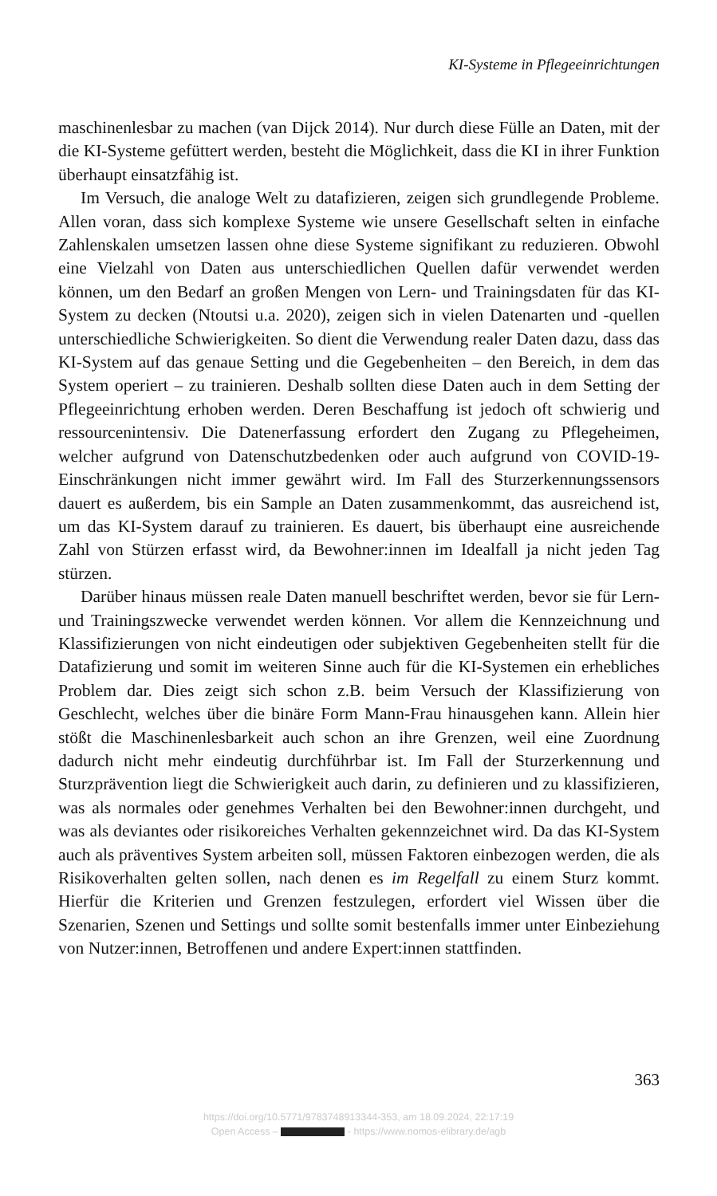KI-Systeme in Pflegeeinrichtungen
maschinenlesbar zu machen (van Dijck 2014). Nur durch diese Fülle an Daten, mit der die KI-Systeme gefüttert werden, besteht die Möglichkeit, dass die KI in ihrer Funktion überhaupt einsatzfähig ist.
Im Versuch, die analoge Welt zu datafizieren, zeigen sich grundlegende Probleme. Allen voran, dass sich komplexe Systeme wie unsere Gesellschaft selten in einfache Zahlenskalen umsetzen lassen ohne diese Systeme signifikant zu reduzieren. Obwohl eine Vielzahl von Daten aus unterschiedlichen Quellen dafür verwendet werden können, um den Bedarf an großen Mengen von Lern- und Trainingsdaten für das KI-System zu decken (Ntoutsi u.a. 2020), zeigen sich in vielen Datenarten und -quellen unterschiedliche Schwierigkeiten. So dient die Verwendung realer Daten dazu, dass das KI-System auf das genaue Setting und die Gegebenheiten – den Bereich, in dem das System operiert – zu trainieren. Deshalb sollten diese Daten auch in dem Setting der Pflegeeinrichtung erhoben werden. Deren Beschaffung ist jedoch oft schwierig und ressourcenintensiv. Die Datenerfassung erfordert den Zugang zu Pflegeheimen, welcher aufgrund von Datenschutzbedenken oder auch aufgrund von COVID-19-Einschränkungen nicht immer gewährt wird. Im Fall des Sturzerkennungssensors dauert es außerdem, bis ein Sample an Daten zusammenkommt, das ausreichend ist, um das KI-System darauf zu trainieren. Es dauert, bis überhaupt eine ausreichende Zahl von Stürzen erfasst wird, da Bewohner:innen im Idealfall ja nicht jeden Tag stürzen.
Darüber hinaus müssen reale Daten manuell beschriftet werden, bevor sie für Lern- und Trainingszwecke verwendet werden können. Vor allem die Kennzeichnung und Klassifizierungen von nicht eindeutigen oder subjektiven Gegebenheiten stellt für die Datafizierung und somit im weiteren Sinne auch für die KI-Systemen ein erhebliches Problem dar. Dies zeigt sich schon z.B. beim Versuch der Klassifizierung von Geschlecht, welches über die binäre Form Mann-Frau hinausgehen kann. Allein hier stößt die Maschinenlesbarkeit auch schon an ihre Grenzen, weil eine Zuordnung dadurch nicht mehr eindeutig durchführbar ist. Im Fall der Sturzerkennung und Sturzprävention liegt die Schwierigkeit auch darin, zu definieren und zu klassifizieren, was als normales oder genehmes Verhalten bei den Bewohner:innen durchgeht, und was als deviantes oder risikoreiches Verhalten gekennzeichnet wird. Da das KI-System auch als präventives System arbeiten soll, müssen Faktoren einbezogen werden, die als Risikoverhalten gelten sollen, nach denen es im Regelfall zu einem Sturz kommt. Hierfür die Kriterien und Grenzen festzulegen, erfordert viel Wissen über die Szenarien, Szenen und Settings und sollte somit bestenfalls immer unter Einbeziehung von Nutzer:innen, Betroffenen und andere Expert:innen stattfinden.
363
https://doi.org/10.5771/9783748913344-353, am 18.09.2024, 22:17:19
Open Access – - https://www.nomos-elibrary.de/agb